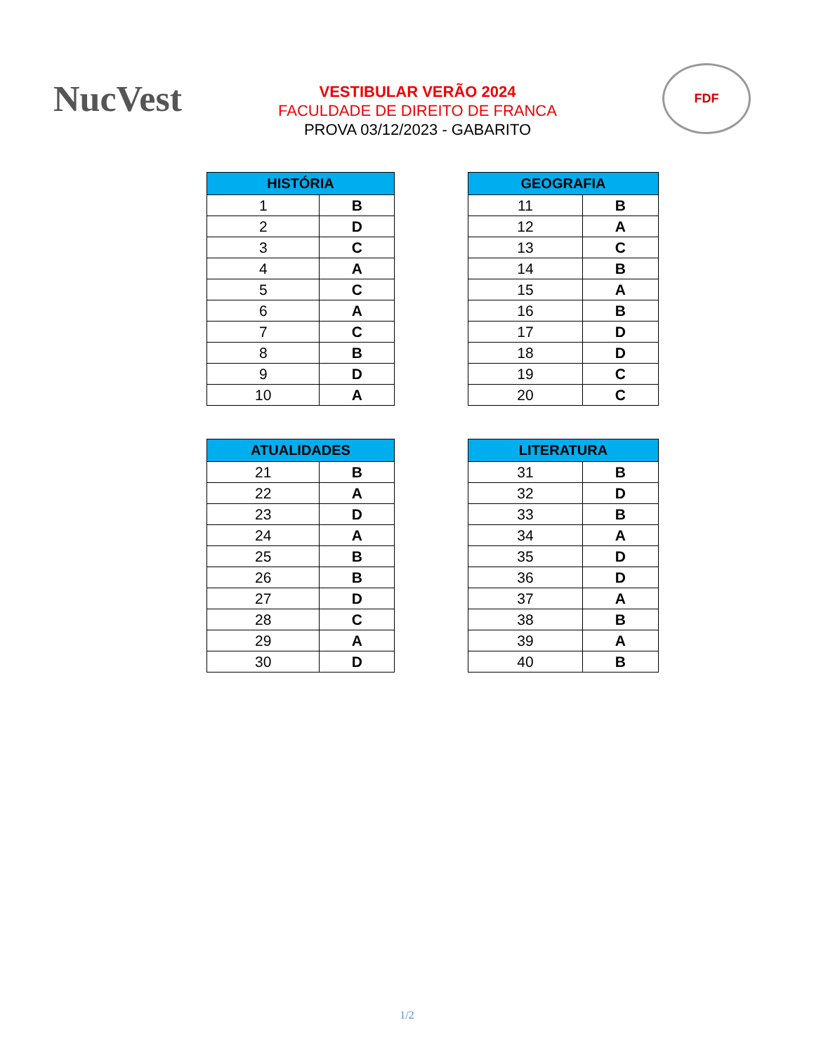NucVest
VESTIBULAR VERÃO 2024
FACULDADE DE DIREITO DE FRANCA
PROVA 03/12/2023 - GABARITO
FDF
| HISTÓRIA | |
| --- | --- |
| 1 | B |
| 2 | D |
| 3 | C |
| 4 | A |
| 5 | C |
| 6 | A |
| 7 | C |
| 8 | B |
| 9 | D |
| 10 | A |
| GEOGRAFIA | |
| --- | --- |
| 11 | B |
| 12 | A |
| 13 | C |
| 14 | B |
| 15 | A |
| 16 | B |
| 17 | D |
| 18 | D |
| 19 | C |
| 20 | C |
| ATUALIDADES | |
| --- | --- |
| 21 | B |
| 22 | A |
| 23 | D |
| 24 | A |
| 25 | B |
| 26 | B |
| 27 | D |
| 28 | C |
| 29 | A |
| 30 | D |
| LITERATURA | |
| --- | --- |
| 31 | B |
| 32 | D |
| 33 | B |
| 34 | A |
| 35 | D |
| 36 | D |
| 37 | A |
| 38 | B |
| 39 | A |
| 40 | B |
1/2